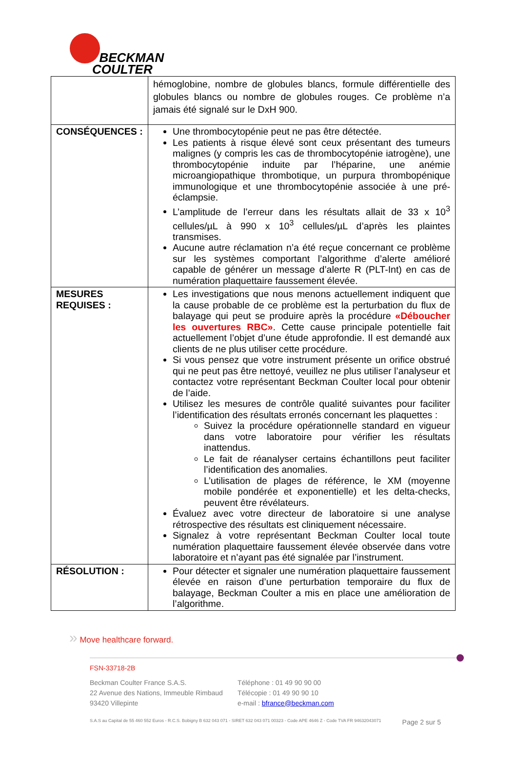BECKMAN
COULTER
| | hémoglobine, nombre de globules blancs, formule différentielle des globules blancs ou nombre de globules rouges. Ce problème n’a jamais été signalé sur le DxH 900. |
| CONSÉQUENCES : | Une thrombocytopénie peut ne pas être détectée. Les patients à risque élevé sont ceux présentant des tumeurs malignes (y compris les cas de thrombocytopénie iatrogène), une thrombocytopénie induite par l’héparine, une anémie microangiopathique thrombotique, un purpura thrombopénique immunologique et une thrombocytopénie associée à une pré-éclampsie. L’amplitude de l’erreur dans les résultats allait de 33 x 10<sup>3</sup> cellules/µL à 990 x 10<sup>3</sup> cellules/µL d’après les plaintes transmises. Aucune autre réclamation n’a été reçue concernant ce problème sur les systèmes comportant l’algorithme d’alerte amélioré capable de générer un message d’alerte R (PLT-Int) en cas de numération plaquettaire faussement élevée. |
| MESURES REQUISES : | Les investigations que nous menons actuellement indiquent que la cause probable de ce problème est la perturbation du flux de balayage qui peut se produire après la procédure «Déboucher les ouvertures RBC» . Cette cause principale potentielle fait actuellement l’objet d’une étude approfondie. Il est demandé aux clients de ne plus utiliser cette procédure. Si vous pensez que votre instrument présente un orifice obstrué qui ne peut pas être nettoyé, veuillez ne plus utiliser l’analyseur et contactez votre représentant Beckman Coulter local pour obtenir de l’aide. Utilisez les mesures de contrôle qualité suivantes pour faciliter l’identification des résultats erronés concernant les plaquettes : Suivez la procédure opérationnelle standard en vigueur dans votre laboratoire pour vérifier les résultats inattendus. Le fait de réanalyser certains échantillons peut faciliter l’identification des anomalies. L’utilisation de plages de référence, le XM (moyenne mobile pondérée et exponentielle) et les delta-checks, peuvent être révélateurs. Évaluez avec votre directeur de laboratoire si une analyse rétrospective des résultats est cliniquement nécessaire. Signalez à votre représentant Beckman Coulter local toute numération plaquettaire faussement élevée observée dans votre laboratoire et n’ayant pas été signalée par l’instrument. |
| RÉSOLUTION : | Pour détecter et signaler une numération plaquettaire faussement élevée en raison d’une perturbation temporaire du flux de balayage, Beckman Coulter a mis en place une amélioration de l’algorithme. |
» Move healthcare forward.
FSN-33718-2B
Beckman Coulter France S.A.S.
22 Avenue des Nations, Immeuble Rimbaud
93420 Villepinte
Téléphone : 01 49 90 90 00
Télécopie : 01 49 90 90 10
e-mail : bfrance@beckman.com
S.A.S au Capital de 55 460 552 Euros - R.C.S. Bobigny B 632 043 071 - SIRET 632 043 071 00323 - Code APE 4646 Z - Code TVA FR 94632043071 Page 2 sur 5